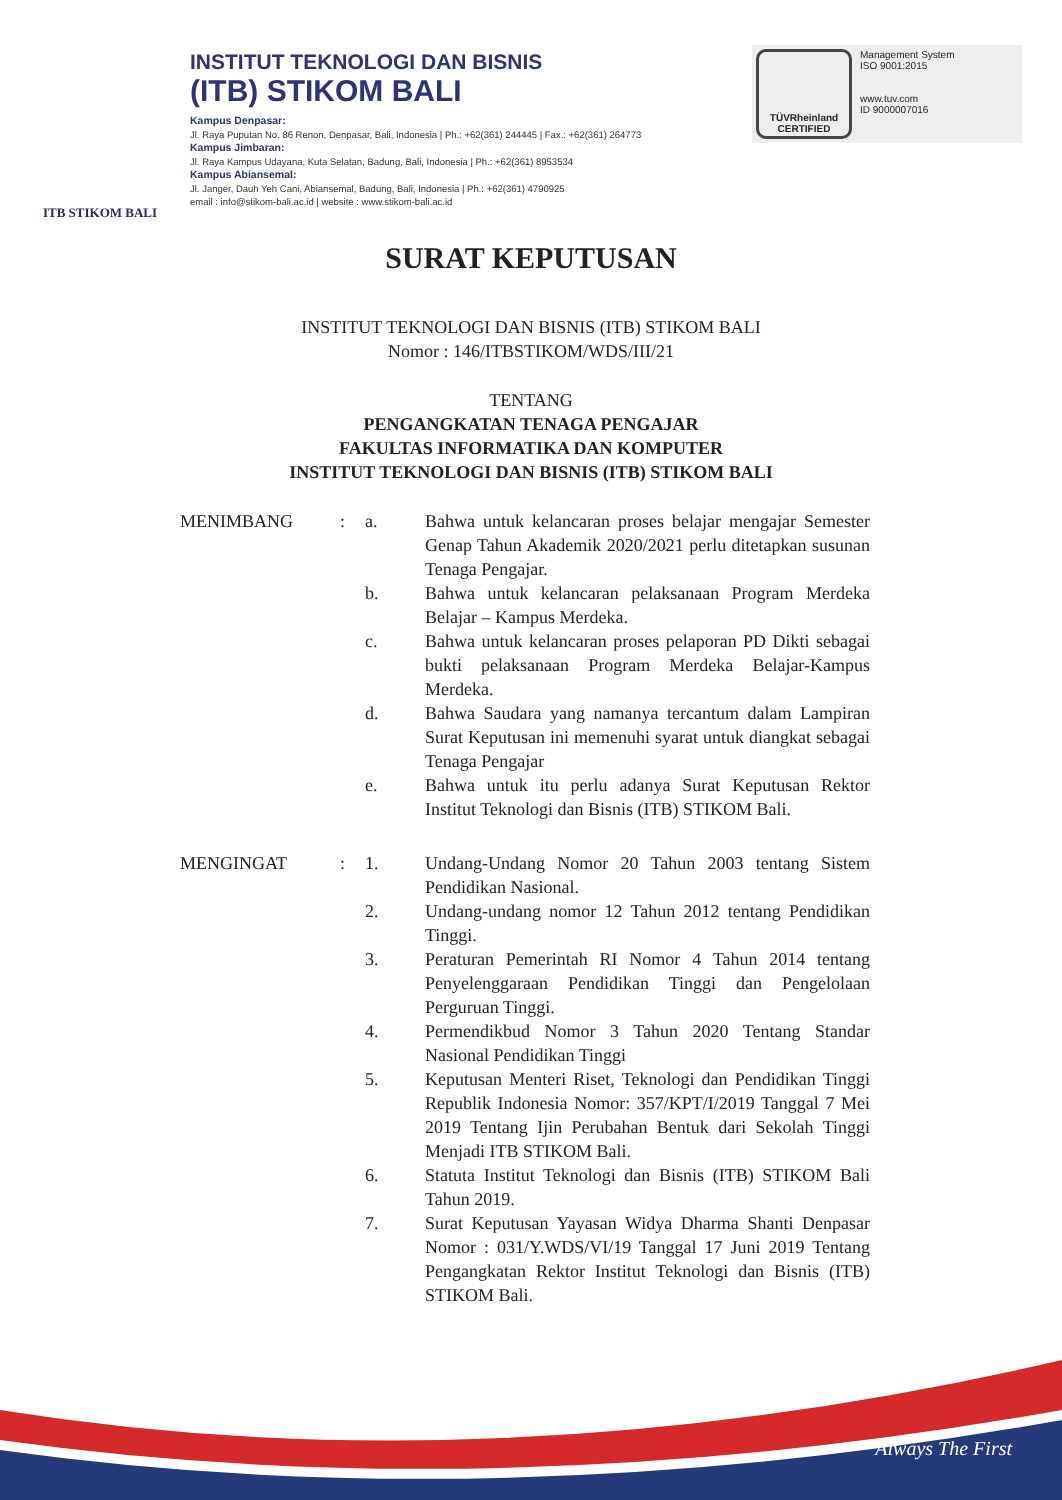ITB STIKOM BALI
INSTITUT TEKNOLOGI DAN BISNIS
(ITB) STIKOM BALI
Kampus Denpasar:
Jl. Raya Puputan No. 86 Renon, Denpasar, Bali, Indonesia | Ph.: +62(361) 244445 | Fax.: +62(361) 264773
Kampus Jimbaran:
Jl. Raya Kampus Udayana, Kuta Selatan, Badung, Bali, Indonesia | Ph.: +62(361) 8953534
Kampus Abiansemal:
Jl. Janger, Dauh Yeh Cani, Abiansemal, Badung, Bali, Indonesia | Ph.: +62(361) 4790925
email : info@stikom-bali.ac.id | website : www.stikom-bali.ac.id
TÜVRheinland
CERTIFIED
Management System
ISO 9001:2015
www.tuv.com
ID 9000007016
SURAT KEPUTUSAN
INSTITUT TEKNOLOGI DAN BISNIS (ITB) STIKOM BALI
Nomor : 146/ITBSTIKOM/WDS/III/21
TENTANG
PENGANGKATAN TENAGA PENGAJAR
FAKULTAS INFORMATIKA DAN KOMPUTER
INSTITUT TEKNOLOGI DAN BISNIS (ITB) STIKOM BALI
| MENIMBANG | : | a. | Bahwa untuk kelancaran proses belajar mengajar Semester Genap Tahun Akademik 2020/2021 perlu ditetapkan susunan Tenaga Pengajar. |
| | | b. | Bahwa untuk kelancaran pelaksanaan Program Merdeka Belajar – Kampus Merdeka. |
| | | c. | Bahwa untuk kelancaran proses pelaporan PD Dikti sebagai bukti pelaksanaan Program Merdeka Belajar-Kampus Merdeka. |
| | | d. | Bahwa Saudara yang namanya tercantum dalam Lampiran Surat Keputusan ini memenuhi syarat untuk diangkat sebagai Tenaga Pengajar |
| | | e. | Bahwa untuk itu perlu adanya Surat Keputusan Rektor Institut Teknologi dan Bisnis (ITB) STIKOM Bali. |
| MENGINGAT | : | 1. | Undang-Undang Nomor 20 Tahun 2003 tentang Sistem Pendidikan Nasional. |
| | | 2. | Undang-undang nomor 12 Tahun 2012 tentang Pendidikan Tinggi. |
| | | 3. | Peraturan Pemerintah RI Nomor 4 Tahun 2014 tentang Penyelenggaraan Pendidikan Tinggi dan Pengelolaan Perguruan Tinggi. |
| | | 4. | Permendikbud Nomor 3 Tahun 2020 Tentang Standar Nasional Pendidikan Tinggi |
| | | 5. | Keputusan Menteri Riset, Teknologi dan Pendidikan Tinggi Republik Indonesia Nomor: 357/KPT/I/2019 Tanggal 7 Mei 2019 Tentang Ijin Perubahan Bentuk dari Sekolah Tinggi Menjadi ITB STIKOM Bali. |
| | | 6. | Statuta Institut Teknologi dan Bisnis (ITB) STIKOM Bali Tahun 2019. |
| | | 7. | Surat Keputusan Yayasan Widya Dharma Shanti Denpasar Nomor : 031/Y.WDS/VI/19 Tanggal 17 Juni 2019 Tentang Pengangkatan Rektor Institut Teknologi dan Bisnis (ITB) STIKOM Bali. |
Always The First